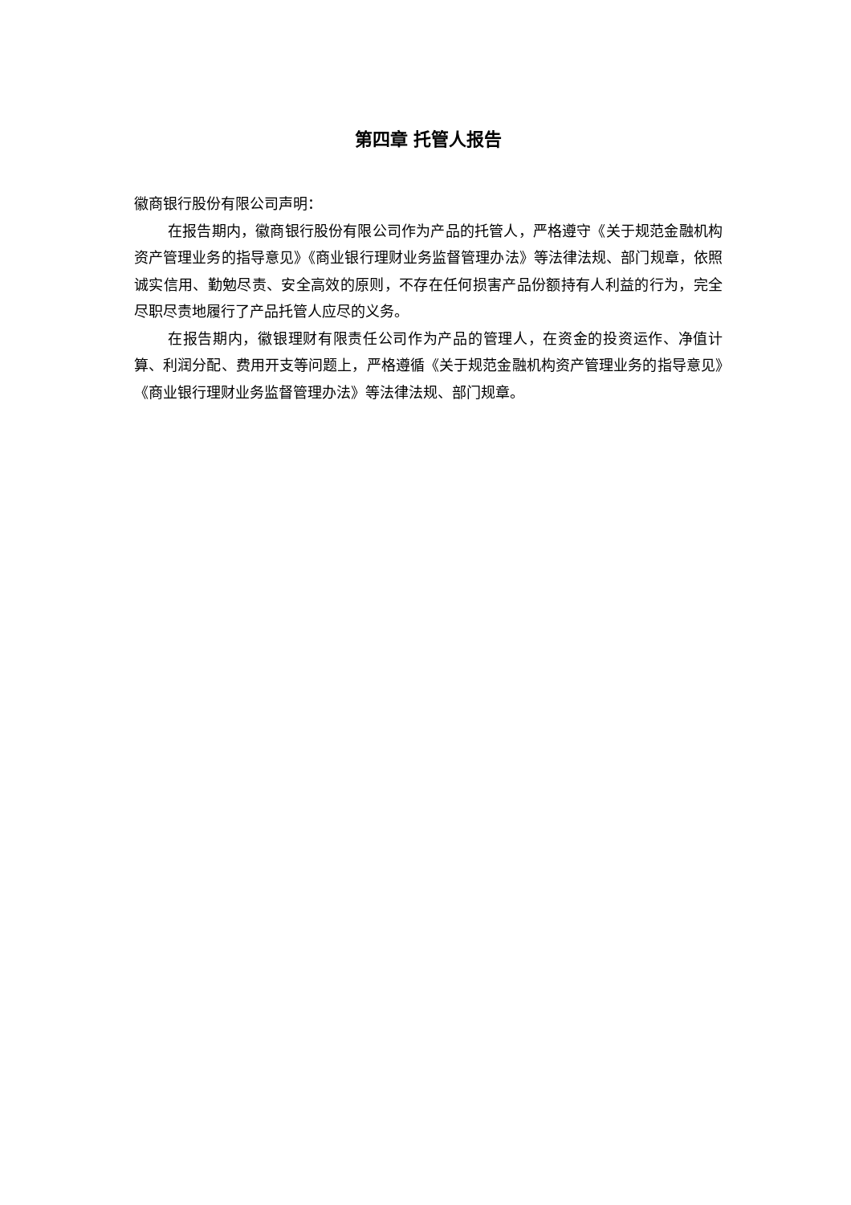第四章 托管人报告
徽商银行股份有限公司声明：
在报告期内，徽商银行股份有限公司作为产品的托管人，严格遵守《关于规范金融机构资产管理业务的指导意见》《商业银行理财业务监督管理办法》等法律法规、部门规章，依照诚实信用、勤勉尽责、安全高效的原则，不存在任何损害产品份额持有人利益的行为，完全尽职尽责地履行了产品托管人应尽的义务。
在报告期内，徽银理财有限责任公司作为产品的管理人，在资金的投资运作、净值计算、利润分配、费用开支等问题上，严格遵循《关于规范金融机构资产管理业务的指导意见》《商业银行理财业务监督管理办法》等法律法规、部门规章。